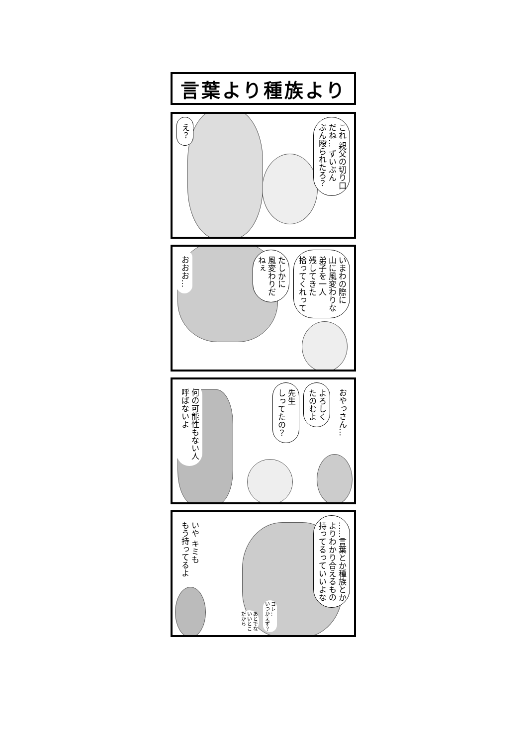言葉より種族より
これ 親父の切り口
だね… ずいぶん
ぶん殴られたろ？
え？
いまわの際に
山に風変わりな
弟子を一人
残してきた
拾ってくれって
たしかに
風変わりだ
ねぇ
おおお…
おやっさん…
よろしく
たのむよ
先生
しってたの？
何の可能性もない人
呼ばないよ
……言葉とか種族とか
よりわかり合えるもの
持ってるっていいよな
コレ…
いつかえず？
あとでな
いいとこ
だから
いや キミも
もう持ってるよ